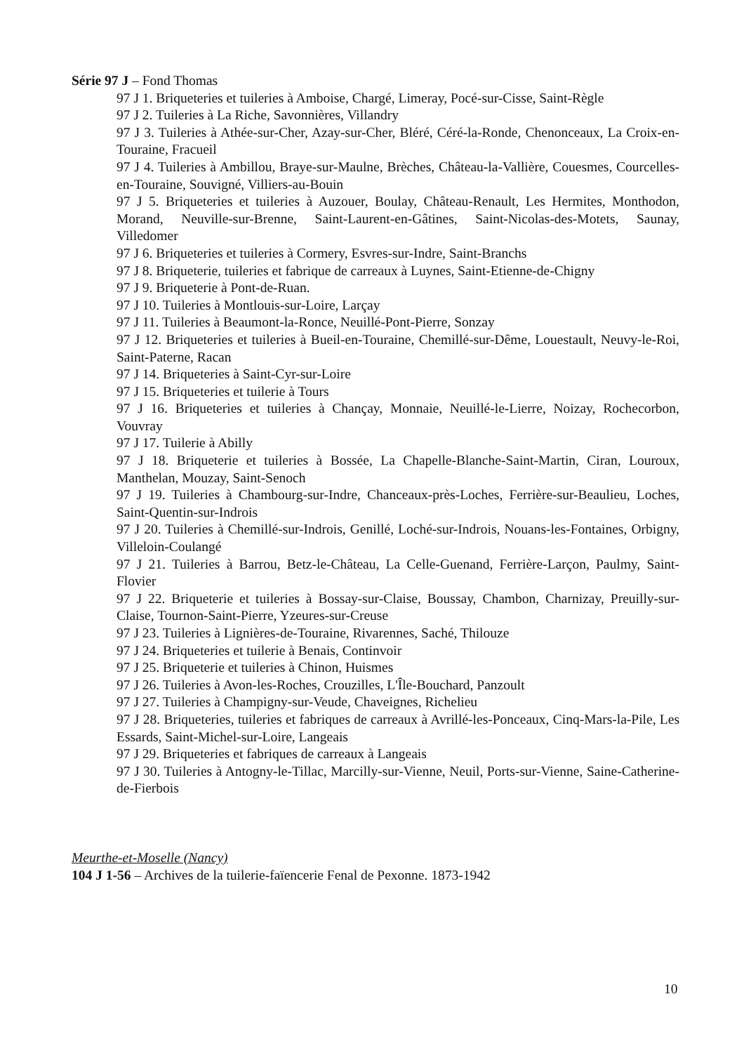Série 97 J – Fond Thomas
97 J 1. Briqueteries et tuileries à Amboise, Chargé, Limeray, Pocé-sur-Cisse, Saint-Règle
97 J 2. Tuileries à La Riche, Savonnières, Villandry
97 J 3. Tuileries à Athée-sur-Cher, Azay-sur-Cher, Bléré, Céré-la-Ronde, Chenonceaux, La Croix-en-Touraine, Fracueil
97 J 4. Tuileries à Ambillou, Braye-sur-Maulne, Brèches, Château-la-Vallière, Couesmes, Courcelles-en-Touraine, Souvigné, Villiers-au-Bouin
97 J 5. Briqueteries et tuileries à Auzouer, Boulay, Château-Renault, Les Hermites, Monthodon, Morand, Neuville-sur-Brenne, Saint-Laurent-en-Gâtines, Saint-Nicolas-des-Motets, Saunay, Villedomer
97 J 6. Briqueteries et tuileries à Cormery, Esvres-sur-Indre, Saint-Branchs
97 J 8. Briqueterie, tuileries et fabrique de carreaux à Luynes, Saint-Etienne-de-Chigny
97 J 9. Briqueterie à Pont-de-Ruan.
97 J 10. Tuileries à Montlouis-sur-Loire, Larçay
97 J 11. Tuileries à Beaumont-la-Ronce, Neuillé-Pont-Pierre, Sonzay
97 J 12. Briqueteries et tuileries à Bueil-en-Touraine, Chemillé-sur-Dême, Louestault, Neuvy-le-Roi, Saint-Paterne, Racan
97 J 14. Briqueteries à Saint-Cyr-sur-Loire
97 J 15. Briqueteries et tuilerie à Tours
97 J 16. Briqueteries et tuileries à Chançay, Monnaie, Neuillé-le-Lierre, Noizay, Rochecorbon, Vouvray
97 J 17. Tuilerie à Abilly
97 J 18. Briqueterie et tuileries à Bossée, La Chapelle-Blanche-Saint-Martin, Ciran, Louroux, Manthelan, Mouzay, Saint-Senoch
97 J 19. Tuileries à Chambourg-sur-Indre, Chanceaux-près-Loches, Ferrière-sur-Beaulieu, Loches, Saint-Quentin-sur-Indrois
97 J 20. Tuileries à Chemillé-sur-Indrois, Genillé, Loché-sur-Indrois, Nouans-les-Fontaines, Orbigny, Villeloin-Coulangé
97 J 21. Tuileries à Barrou, Betz-le-Château, La Celle-Guenand, Ferrière-Larçon, Paulmy, Saint-Flovier
97 J 22. Briqueterie et tuileries à Bossay-sur-Claise, Boussay, Chambon, Charnizay, Preuilly-sur-Claise, Tournon-Saint-Pierre, Yzeures-sur-Creuse
97 J 23. Tuileries à Lignières-de-Touraine, Rivarennes, Saché, Thilouze
97 J 24. Briqueteries et tuilerie à Benais, Continvoir
97 J 25. Briqueterie et tuileries à Chinon, Huismes
97 J 26. Tuileries à Avon-les-Roches, Crouzilles, L'Île-Bouchard, Panzoult
97 J 27. Tuileries à Champigny-sur-Veude, Chaveignes, Richelieu
97 J 28. Briqueteries, tuileries et fabriques de carreaux à Avrillé-les-Ponceaux, Cinq-Mars-la-Pile, Les Essards, Saint-Michel-sur-Loire, Langeais
97 J 29. Briqueteries et fabriques de carreaux à Langeais
97 J 30. Tuileries à Antogny-le-Tillac, Marcilly-sur-Vienne, Neuil, Ports-sur-Vienne, Saine-Catherine-de-Fierbois
Meurthe-et-Moselle (Nancy)
104 J 1-56 – Archives de la tuilerie-faïencerie Fenal de Pexonne. 1873-1942
10